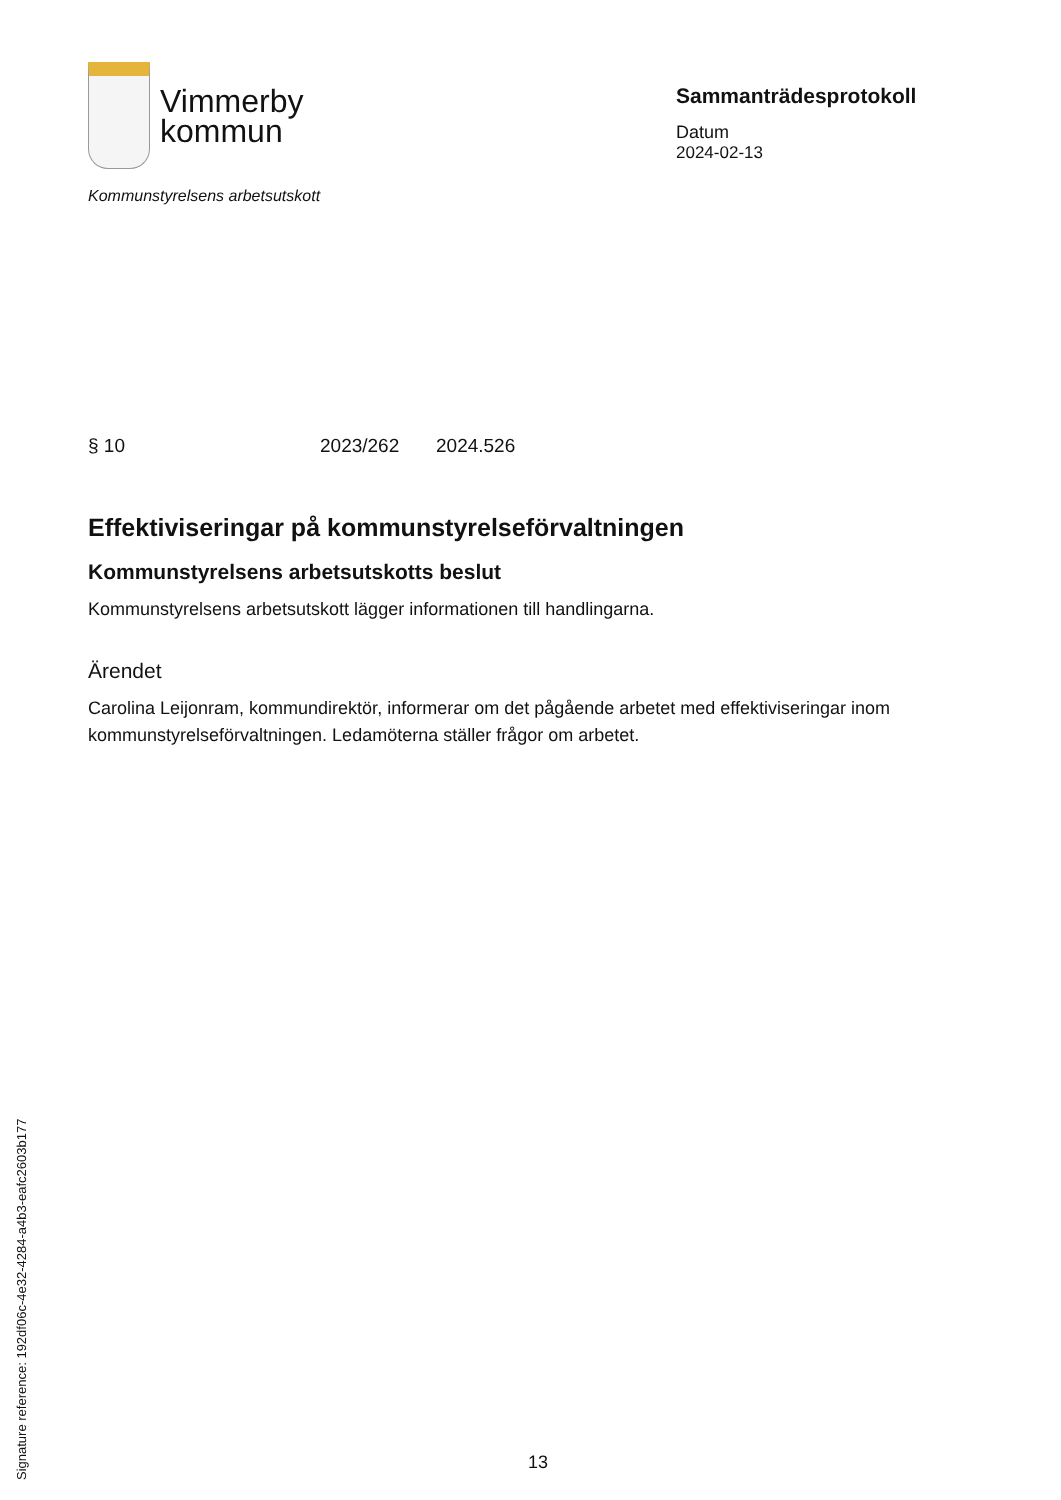Vimmerby
kommun
Kommunstyrelsens arbetsutskott
Sammanträdesprotokoll
Datum
2024-02-13
§ 10 2023/262 2024.526
Effektiviseringar på kommunstyrelseförvaltningen
Kommunstyrelsens arbetsutskotts beslut
Kommunstyrelsens arbetsutskott lägger informationen till handlingarna.
Ärendet
Carolina Leijonram, kommundirektör, informerar om det pågående arbetet med effektiviseringar inom kommunstyrelseförvaltningen. Ledamöterna ställer frågor om arbetet.
Signature reference: 192df06c-4e32-4284-a4b3-eafc2603b177
13